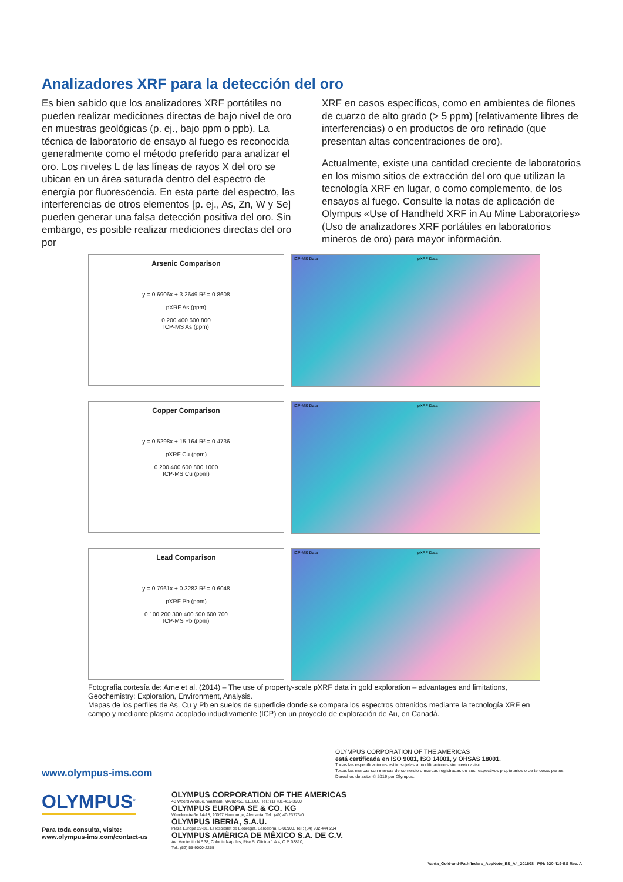Analizadores XRF para la detección del oro
Es bien sabido que los analizadores XRF portátiles no pueden realizar mediciones directas de bajo nivel de oro en muestras geológicas (p. ej., bajo ppm o ppb). La técnica de laboratorio de ensayo al fuego es reconocida generalmente como el método preferido para analizar el oro. Los niveles L de las líneas de rayos X del oro se ubican en un área saturada dentro del espectro de energía por fluorescencia. En esta parte del espectro, las interferencias de otros elementos [p. ej., As, Zn, W y Se] pueden generar una falsa detección positiva del oro. Sin embargo, es posible realizar mediciones directas del oro por
XRF en casos específicos, como en ambientes de filones de cuarzo de alto grado (> 5 ppm) [relativamente libres de interferencias) o en productos de oro refinado (que presentan altas concentraciones de oro).
Actualmente, existe una cantidad creciente de laboratorios en los mismo sitios de extracción del oro que utilizan la tecnología XRF en lugar, o como complemento, de los ensayos al fuego. Consulte la notas de aplicación de Olympus «Use of Handheld XRF in Au Mine Laboratories» (Uso de analizadores XRF portátiles en laboratorios mineros de oro) para mayor información.
Arsenic Comparison
y = 0.6906x + 3.2649 R² = 0.8608
pXRF As (ppm)
0 200 400 600 800
ICP-MS As (ppm)
ICP-MS Data pXRF Data
Copper Comparison
y = 0.5298x + 15.164 R² = 0.4736
pXRF Cu (ppm)
0 200 400 600 800 1000
ICP-MS Cu (ppm)
ICP-MS Data pXRF Data
Lead Comparison
y = 0.7961x + 0.3282 R² = 0.6048
pXRF Pb (ppm)
0 100 200 300 400 500 600 700
ICP-MS Pb (ppm)
ICP-MS Data pXRF Data
Fotografía cortesía de: Arne et al. (2014) – The use of property-scale pXRF data in gold exploration – advantages and limitations, Geochemistry: Exploration, Environment, Analysis.
Mapas de los perfiles de As, Cu y Pb en suelos de superficie donde se compara los espectros obtenidos mediante la tecnología XRF en campo y mediante plasma acoplado inductivamente (ICP) en un proyecto de exploración de Au, en Canadá.
OLYMPUS CORPORATION OF THE AMERICAS
está certificada en ISO 9001, ISO 14001, y OHSAS 18001.
Todas las especificaciones están sujetas a modificaciones sin previo aviso.
Todas las marcas son marcas de comercio o marcas registradas de sus respectivos propietarios o de terceras partes.
Derechos de autor © 2016 por Olympus.
www.olympus-ims.com
OLYMPUS<sup>®</sup>
Para toda consulta, visite:
www.olympus-ims.com/contact-us
OLYMPUS CORPORATION OF THE AMERICAS
48 Woerd Avenue, Waltham, MA 02453, EE.UU., Tel.: (1) 781-419-3900
OLYMPUS EUROPA SE & CO. KG
Wendenstraße 14-18, 20097 Hamburgo, Alemania, Tel.: (49) 40-23773-0
OLYMPUS IBERIA, S.A.U.
Plaza Europa 29-31, L'Hospitalet de Llobregat, Barcelona, E-08908, Tel.: (34) 902 444 204
OLYMPUS AMÉRICA DE MÉXICO S.A. DE C.V.
Av. Montecito N.º 38, Colonia Nápoles, Piso 5, Oficina 1 A 4, C.P. 03810,
Tel.: (52) 55-9000-2255
Vanta_Gold-and-Pathfinders_AppNote_ES_A4_201608 P/N: 920-419-ES Rev. A